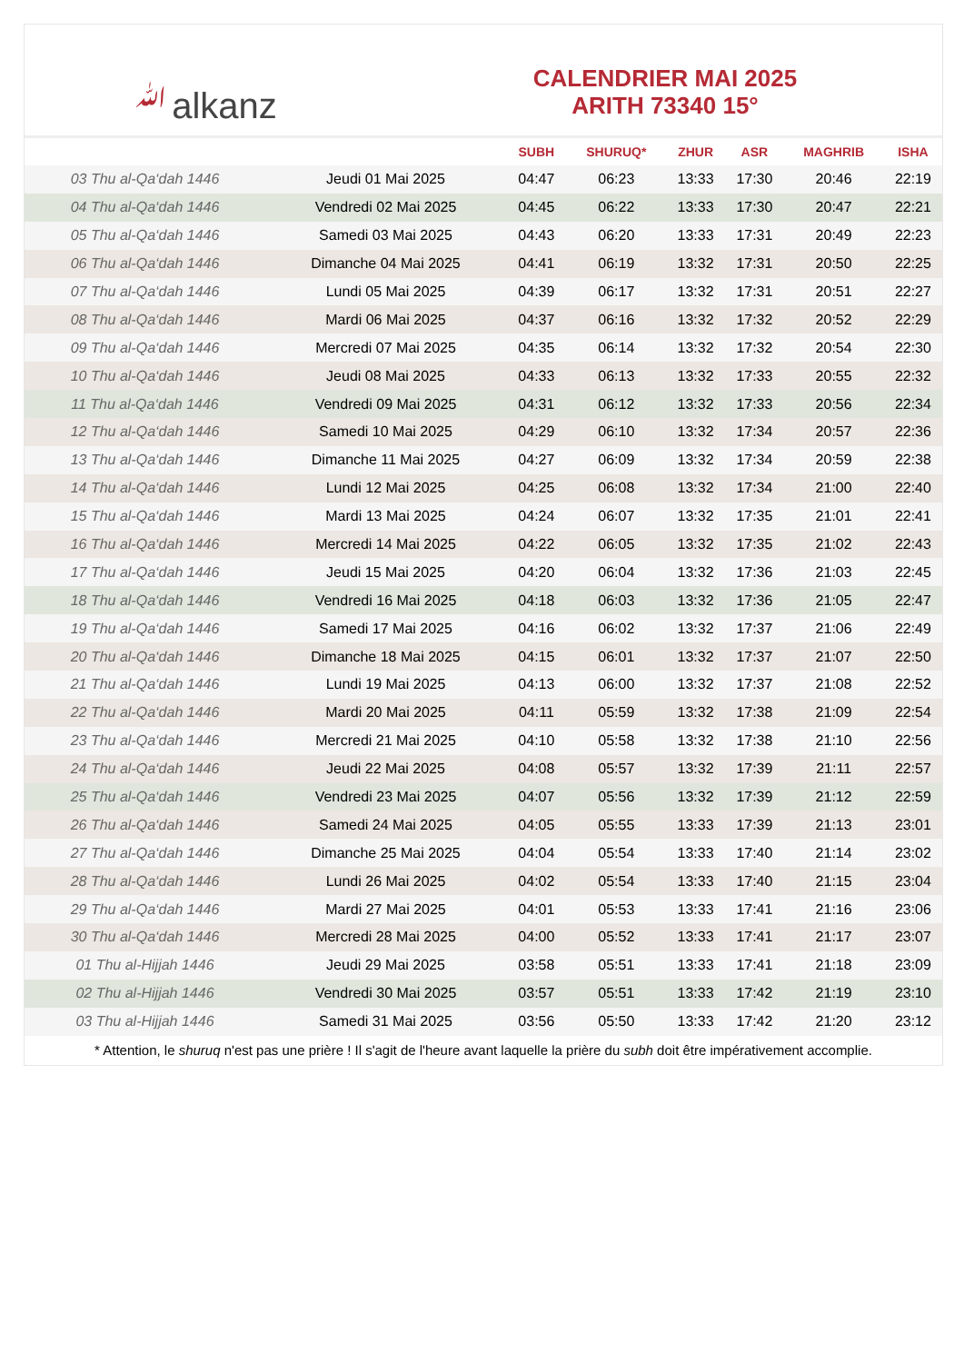ﷲalkanz
CALENDRIER MAI 2025
ARITH 73340 15°
| | | SUBH | SHURUQ* | ZHUR | ASR | MAGHRIB | ISHA |
| --- | --- | --- | --- | --- | --- | --- | --- |
| 03 Thu al-Qa‘dah 1446 | Jeudi 01 Mai 2025 | 04:47 | 06:23 | 13:33 | 17:30 | 20:46 | 22:19 |
| 04 Thu al-Qa‘dah 1446 | Vendredi 02 Mai 2025 | 04:45 | 06:22 | 13:33 | 17:30 | 20:47 | 22:21 |
| 05 Thu al-Qa‘dah 1446 | Samedi 03 Mai 2025 | 04:43 | 06:20 | 13:33 | 17:31 | 20:49 | 22:23 |
| 06 Thu al-Qa‘dah 1446 | Dimanche 04 Mai 2025 | 04:41 | 06:19 | 13:32 | 17:31 | 20:50 | 22:25 |
| 07 Thu al-Qa‘dah 1446 | Lundi 05 Mai 2025 | 04:39 | 06:17 | 13:32 | 17:31 | 20:51 | 22:27 |
| 08 Thu al-Qa‘dah 1446 | Mardi 06 Mai 2025 | 04:37 | 06:16 | 13:32 | 17:32 | 20:52 | 22:29 |
| 09 Thu al-Qa‘dah 1446 | Mercredi 07 Mai 2025 | 04:35 | 06:14 | 13:32 | 17:32 | 20:54 | 22:30 |
| 10 Thu al-Qa‘dah 1446 | Jeudi 08 Mai 2025 | 04:33 | 06:13 | 13:32 | 17:33 | 20:55 | 22:32 |
| 11 Thu al-Qa‘dah 1446 | Vendredi 09 Mai 2025 | 04:31 | 06:12 | 13:32 | 17:33 | 20:56 | 22:34 |
| 12 Thu al-Qa‘dah 1446 | Samedi 10 Mai 2025 | 04:29 | 06:10 | 13:32 | 17:34 | 20:57 | 22:36 |
| 13 Thu al-Qa‘dah 1446 | Dimanche 11 Mai 2025 | 04:27 | 06:09 | 13:32 | 17:34 | 20:59 | 22:38 |
| 14 Thu al-Qa‘dah 1446 | Lundi 12 Mai 2025 | 04:25 | 06:08 | 13:32 | 17:34 | 21:00 | 22:40 |
| 15 Thu al-Qa‘dah 1446 | Mardi 13 Mai 2025 | 04:24 | 06:07 | 13:32 | 17:35 | 21:01 | 22:41 |
| 16 Thu al-Qa‘dah 1446 | Mercredi 14 Mai 2025 | 04:22 | 06:05 | 13:32 | 17:35 | 21:02 | 22:43 |
| 17 Thu al-Qa‘dah 1446 | Jeudi 15 Mai 2025 | 04:20 | 06:04 | 13:32 | 17:36 | 21:03 | 22:45 |
| 18 Thu al-Qa‘dah 1446 | Vendredi 16 Mai 2025 | 04:18 | 06:03 | 13:32 | 17:36 | 21:05 | 22:47 |
| 19 Thu al-Qa‘dah 1446 | Samedi 17 Mai 2025 | 04:16 | 06:02 | 13:32 | 17:37 | 21:06 | 22:49 |
| 20 Thu al-Qa‘dah 1446 | Dimanche 18 Mai 2025 | 04:15 | 06:01 | 13:32 | 17:37 | 21:07 | 22:50 |
| 21 Thu al-Qa‘dah 1446 | Lundi 19 Mai 2025 | 04:13 | 06:00 | 13:32 | 17:37 | 21:08 | 22:52 |
| 22 Thu al-Qa‘dah 1446 | Mardi 20 Mai 2025 | 04:11 | 05:59 | 13:32 | 17:38 | 21:09 | 22:54 |
| 23 Thu al-Qa‘dah 1446 | Mercredi 21 Mai 2025 | 04:10 | 05:58 | 13:32 | 17:38 | 21:10 | 22:56 |
| 24 Thu al-Qa‘dah 1446 | Jeudi 22 Mai 2025 | 04:08 | 05:57 | 13:32 | 17:39 | 21:11 | 22:57 |
| 25 Thu al-Qa‘dah 1446 | Vendredi 23 Mai 2025 | 04:07 | 05:56 | 13:32 | 17:39 | 21:12 | 22:59 |
| 26 Thu al-Qa‘dah 1446 | Samedi 24 Mai 2025 | 04:05 | 05:55 | 13:33 | 17:39 | 21:13 | 23:01 |
| 27 Thu al-Qa‘dah 1446 | Dimanche 25 Mai 2025 | 04:04 | 05:54 | 13:33 | 17:40 | 21:14 | 23:02 |
| 28 Thu al-Qa‘dah 1446 | Lundi 26 Mai 2025 | 04:02 | 05:54 | 13:33 | 17:40 | 21:15 | 23:04 |
| 29 Thu al-Qa‘dah 1446 | Mardi 27 Mai 2025 | 04:01 | 05:53 | 13:33 | 17:41 | 21:16 | 23:06 |
| 30 Thu al-Qa‘dah 1446 | Mercredi 28 Mai 2025 | 04:00 | 05:52 | 13:33 | 17:41 | 21:17 | 23:07 |
| 01 Thu al-Hijjah 1446 | Jeudi 29 Mai 2025 | 03:58 | 05:51 | 13:33 | 17:41 | 21:18 | 23:09 |
| 02 Thu al-Hijjah 1446 | Vendredi 30 Mai 2025 | 03:57 | 05:51 | 13:33 | 17:42 | 21:19 | 23:10 |
| 03 Thu al-Hijjah 1446 | Samedi 31 Mai 2025 | 03:56 | 05:50 | 13:33 | 17:42 | 21:20 | 23:12 |
* Attention, le shuruq n'est pas une prière ! Il s'agit de l'heure avant laquelle la prière du subh doit être impérativement accomplie.